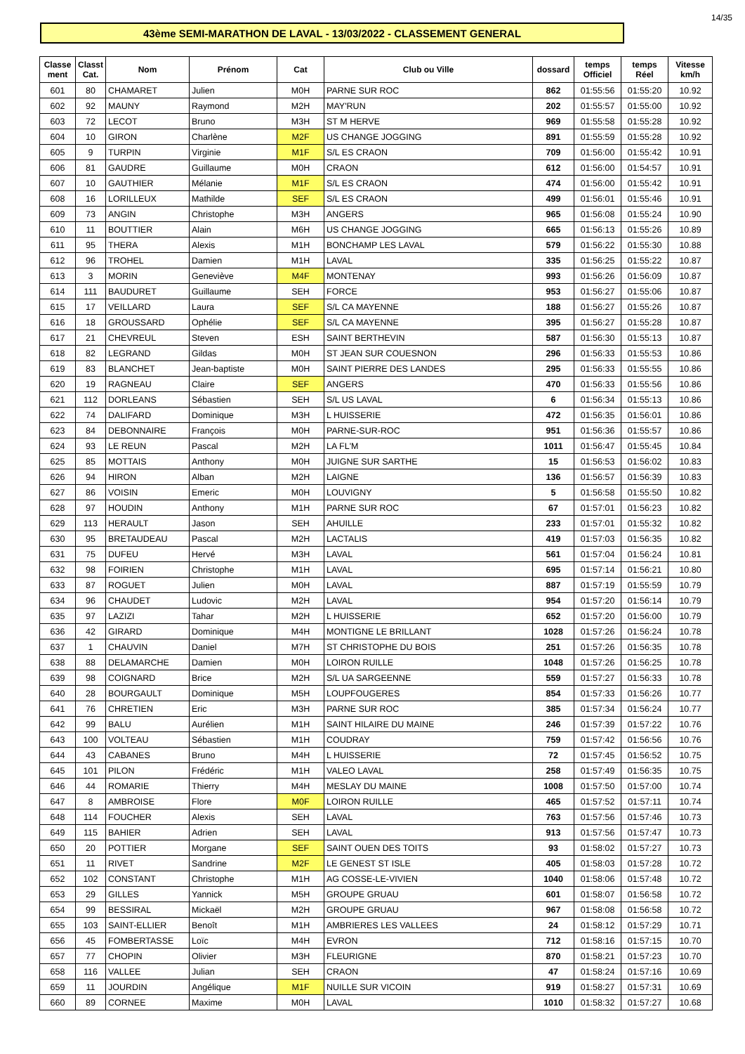14/35
43ème SEMI-MARATHON DE LAVAL - 13/03/2022 - CLASSEMENT GENERAL
| Classe ment | Classt Cat. | Nom | Prénom | Cat | Club ou Ville | dossard | temps Officiel | temps Réel | Vitesse km/h |
| --- | --- | --- | --- | --- | --- | --- | --- | --- | --- |
| 601 | 80 | CHAMARET | Julien | M0H | PARNE SUR ROC | 862 | 01:55:56 | 01:55:20 | 10.92 |
| 602 | 92 | MAUNY | Raymond | M2H | MAY'RUN | 202 | 01:55:57 | 01:55:00 | 10.92 |
| 603 | 72 | LECOT | Bruno | M3H | ST M HERVE | 969 | 01:55:58 | 01:55:28 | 10.92 |
| 604 | 10 | GIRON | Charlène | M2F | US CHANGE JOGGING | 891 | 01:55:59 | 01:55:28 | 10.92 |
| 605 | 9 | TURPIN | Virginie | M1F | S/L ES CRAON | 709 | 01:56:00 | 01:55:42 | 10.91 |
| 606 | 81 | GAUDRE | Guillaume | M0H | CRAON | 612 | 01:56:00 | 01:54:57 | 10.91 |
| 607 | 10 | GAUTHIER | Mélanie | M1F | S/L ES CRAON | 474 | 01:56:00 | 01:55:42 | 10.91 |
| 608 | 16 | LORILLEUX | Mathilde | SEF | S/L ES CRAON | 499 | 01:56:01 | 01:55:46 | 10.91 |
| 609 | 73 | ANGIN | Christophe | M3H | ANGERS | 965 | 01:56:08 | 01:55:24 | 10.90 |
| 610 | 11 | BOUTTIER | Alain | M6H | US CHANGE JOGGING | 665 | 01:56:13 | 01:55:26 | 10.89 |
| 611 | 95 | THERA | Alexis | M1H | BONCHAMP LES LAVAL | 579 | 01:56:22 | 01:55:30 | 10.88 |
| 612 | 96 | TROHEL | Damien | M1H | LAVAL | 335 | 01:56:25 | 01:55:22 | 10.87 |
| 613 | 3 | MORIN | Geneviève | M4F | MONTENAY | 993 | 01:56:26 | 01:56:09 | 10.87 |
| 614 | 111 | BAUDURET | Guillaume | SEH | FORCE | 953 | 01:56:27 | 01:55:06 | 10.87 |
| 615 | 17 | VEILLARD | Laura | SEF | S/L CA MAYENNE | 188 | 01:56:27 | 01:55:26 | 10.87 |
| 616 | 18 | GROUSSARD | Ophélie | SEF | S/L CA MAYENNE | 395 | 01:56:27 | 01:55:28 | 10.87 |
| 617 | 21 | CHEVREUL | Steven | ESH | SAINT BERTHEVIN | 587 | 01:56:30 | 01:55:13 | 10.87 |
| 618 | 82 | LEGRAND | Gildas | M0H | ST JEAN SUR COUESNON | 296 | 01:56:33 | 01:55:53 | 10.86 |
| 619 | 83 | BLANCHET | Jean-baptiste | M0H | SAINT PIERRE DES LANDES | 295 | 01:56:33 | 01:55:55 | 10.86 |
| 620 | 19 | RAGNEAU | Claire | SEF | ANGERS | 470 | 01:56:33 | 01:55:56 | 10.86 |
| 621 | 112 | DORLEANS | Sébastien | SEH | S/L US LAVAL | 6 | 01:56:34 | 01:55:13 | 10.86 |
| 622 | 74 | DALIFARD | Dominique | M3H | L HUISSERIE | 472 | 01:56:35 | 01:56:01 | 10.86 |
| 623 | 84 | DEBONNAIRE | François | M0H | PARNE-SUR-ROC | 951 | 01:56:36 | 01:55:57 | 10.86 |
| 624 | 93 | LE REUN | Pascal | M2H | LA FL'M | 1011 | 01:56:47 | 01:55:45 | 10.84 |
| 625 | 85 | MOTTAIS | Anthony | M0H | JUIGNE SUR SARTHE | 15 | 01:56:53 | 01:56:02 | 10.83 |
| 626 | 94 | HIRON | Alban | M2H | LAIGNE | 136 | 01:56:57 | 01:56:39 | 10.83 |
| 627 | 86 | VOISIN | Emeric | M0H | LOUVIGNY | 5 | 01:56:58 | 01:55:50 | 10.82 |
| 628 | 97 | HOUDIN | Anthony | M1H | PARNE SUR ROC | 67 | 01:57:01 | 01:56:23 | 10.82 |
| 629 | 113 | HERAULT | Jason | SEH | AHUILLE | 233 | 01:57:01 | 01:55:32 | 10.82 |
| 630 | 95 | BRETAUDEAU | Pascal | M2H | LACTALIS | 419 | 01:57:03 | 01:56:35 | 10.82 |
| 631 | 75 | DUFEU | Hervé | M3H | LAVAL | 561 | 01:57:04 | 01:56:24 | 10.81 |
| 632 | 98 | FOIRIEN | Christophe | M1H | LAVAL | 695 | 01:57:14 | 01:56:21 | 10.80 |
| 633 | 87 | ROGUET | Julien | M0H | LAVAL | 887 | 01:57:19 | 01:55:59 | 10.79 |
| 634 | 96 | CHAUDET | Ludovic | M2H | LAVAL | 954 | 01:57:20 | 01:56:14 | 10.79 |
| 635 | 97 | LAZIZI | Tahar | M2H | L HUISSERIE | 652 | 01:57:20 | 01:56:00 | 10.79 |
| 636 | 42 | GIRARD | Dominique | M4H | MONTIGNE LE BRILLANT | 1028 | 01:57:26 | 01:56:24 | 10.78 |
| 637 | 1 | CHAUVIN | Daniel | M7H | ST CHRISTOPHE DU BOIS | 251 | 01:57:26 | 01:56:35 | 10.78 |
| 638 | 88 | DELAMARCHE | Damien | M0H | LOIRON RUILLE | 1048 | 01:57:26 | 01:56:25 | 10.78 |
| 639 | 98 | COIGNARD | Brice | M2H | S/L UA SARGEENNE | 559 | 01:57:27 | 01:56:33 | 10.78 |
| 640 | 28 | BOURGAULT | Dominique | M5H | LOUPFOUGERES | 854 | 01:57:33 | 01:56:26 | 10.77 |
| 641 | 76 | CHRETIEN | Eric | M3H | PARNE SUR ROC | 385 | 01:57:34 | 01:56:24 | 10.77 |
| 642 | 99 | BALU | Aurélien | M1H | SAINT HILAIRE DU MAINE | 246 | 01:57:39 | 01:57:22 | 10.76 |
| 643 | 100 | VOLTEAU | Sébastien | M1H | COUDRAY | 759 | 01:57:42 | 01:56:56 | 10.76 |
| 644 | 43 | CABANES | Bruno | M4H | L HUISSERIE | 72 | 01:57:45 | 01:56:52 | 10.75 |
| 645 | 101 | PILON | Frédéric | M1H | VALEO LAVAL | 258 | 01:57:49 | 01:56:35 | 10.75 |
| 646 | 44 | ROMARIE | Thierry | M4H | MESLAY DU MAINE | 1008 | 01:57:50 | 01:57:00 | 10.74 |
| 647 | 8 | AMBROISE | Flore | M0F | LOIRON RUILLE | 465 | 01:57:52 | 01:57:11 | 10.74 |
| 648 | 114 | FOUCHER | Alexis | SEH | LAVAL | 763 | 01:57:56 | 01:57:46 | 10.73 |
| 649 | 115 | BAHIER | Adrien | SEH | LAVAL | 913 | 01:57:56 | 01:57:47 | 10.73 |
| 650 | 20 | POTTIER | Morgane | SEF | SAINT OUEN DES TOITS | 93 | 01:58:02 | 01:57:27 | 10.73 |
| 651 | 11 | RIVET | Sandrine | M2F | LE GENEST ST ISLE | 405 | 01:58:03 | 01:57:28 | 10.72 |
| 652 | 102 | CONSTANT | Christophe | M1H | AG COSSE-LE-VIVIEN | 1040 | 01:58:06 | 01:57:48 | 10.72 |
| 653 | 29 | GILLES | Yannick | M5H | GROUPE GRUAU | 601 | 01:58:07 | 01:56:58 | 10.72 |
| 654 | 99 | BESSIRAL | Mickaël | M2H | GROUPE GRUAU | 967 | 01:58:08 | 01:56:58 | 10.72 |
| 655 | 103 | SAINT-ELLIER | Benoît | M1H | AMBRIERES LES VALLEES | 24 | 01:58:12 | 01:57:29 | 10.71 |
| 656 | 45 | FOMBERTASSE | Loïc | M4H | EVRON | 712 | 01:58:16 | 01:57:15 | 10.70 |
| 657 | 77 | CHOPIN | Olivier | M3H | FLEURIGNE | 870 | 01:58:21 | 01:57:23 | 10.70 |
| 658 | 116 | VALLEE | Julian | SEH | CRAON | 47 | 01:58:24 | 01:57:16 | 10.69 |
| 659 | 11 | JOURDIN | Angélique | M1F | NUILLE SUR VICOIN | 919 | 01:58:27 | 01:57:31 | 10.69 |
| 660 | 89 | CORNEE | Maxime | M0H | LAVAL | 1010 | 01:58:32 | 01:57:27 | 10.68 |